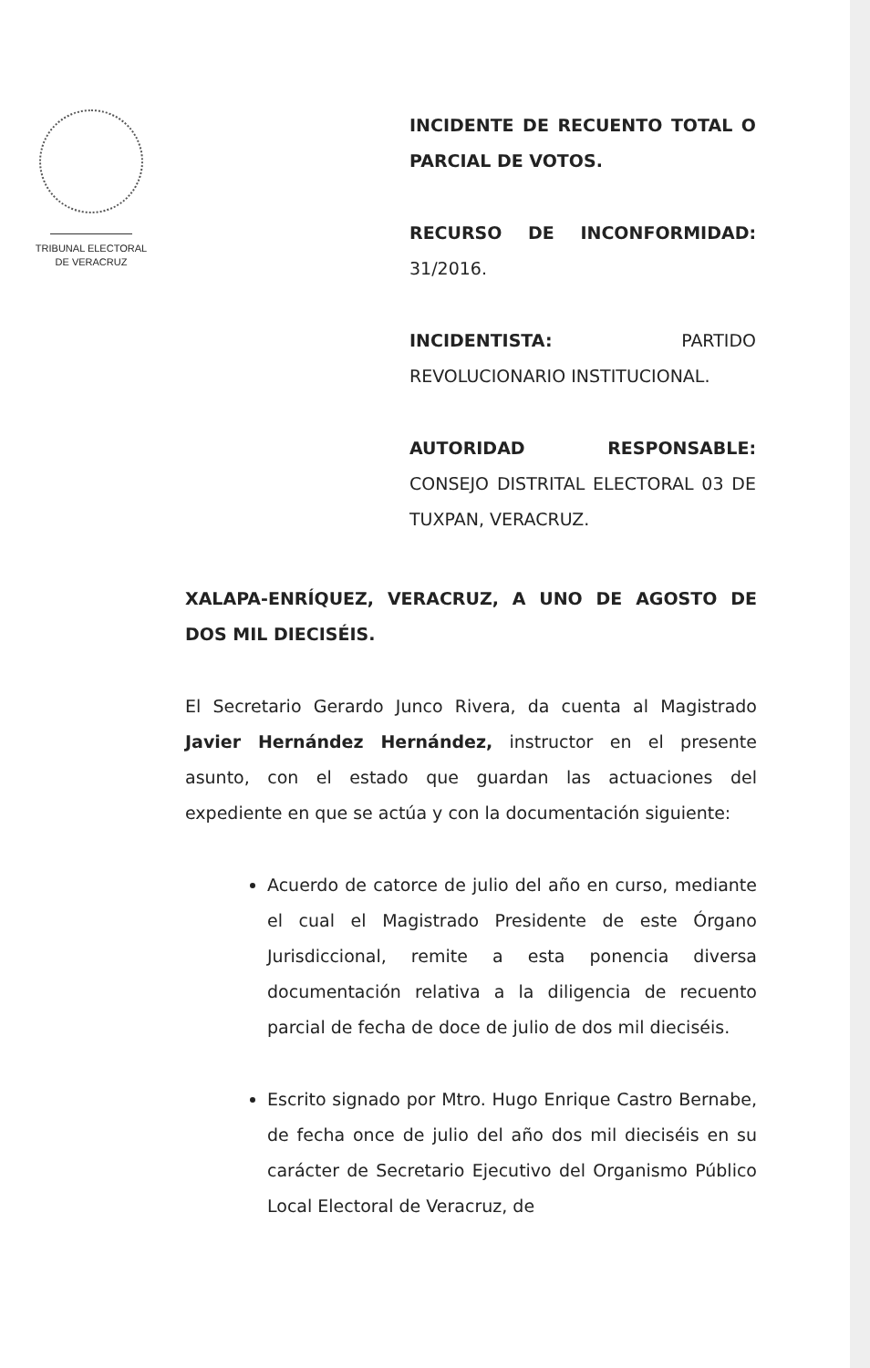TRIBUNAL ELECTORAL
DE VERACRUZ
INCIDENTE DE RECUENTO TOTAL O PARCIAL DE VOTOS.
RECURSO DE INCONFORMIDAD: 31/2016.
INCIDENTISTA: PARTIDO REVOLUCIONARIO INSTITUCIONAL.
AUTORIDAD RESPONSABLE: CONSEJO DISTRITAL ELECTORAL 03 DE TUXPAN, VERACRUZ.
XALAPA-ENRÍQUEZ, VERACRUZ, A UNO DE AGOSTO DE DOS MIL DIECISÉIS.
El Secretario Gerardo Junco Rivera, da cuenta al Magistrado Javier Hernández Hernández, instructor en el presente asunto, con el estado que guardan las actuaciones del expediente en que se actúa y con la documentación siguiente:
Acuerdo de catorce de julio del año en curso, mediante el cual el Magistrado Presidente de este Órgano Jurisdiccional, remite a esta ponencia diversa documentación relativa a la diligencia de recuento parcial de fecha de doce de julio de dos mil dieciséis.
Escrito signado por Mtro. Hugo Enrique Castro Bernabe, de fecha once de julio del año dos mil dieciséis en su carácter de Secretario Ejecutivo del Organismo Público Local Electoral de Veracruz, de